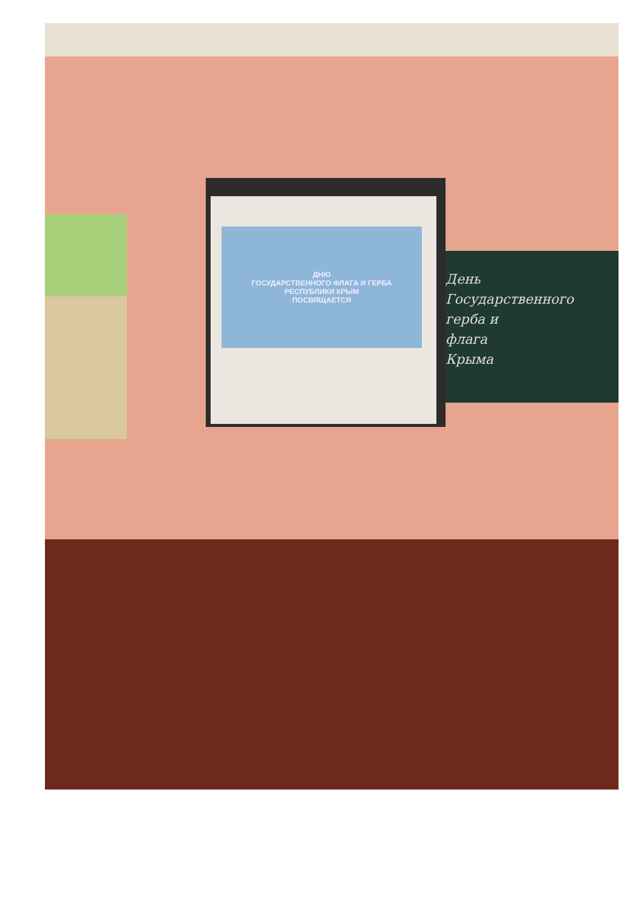День
Государственного
герба и
флага
Крыма
ДНЮ
ГОСУДАРСТВЕННОГО ФЛАГА И ГЕРБА
РЕСПУБЛИКИ КРЫМ
ПОСВЯЩАЕТСЯ